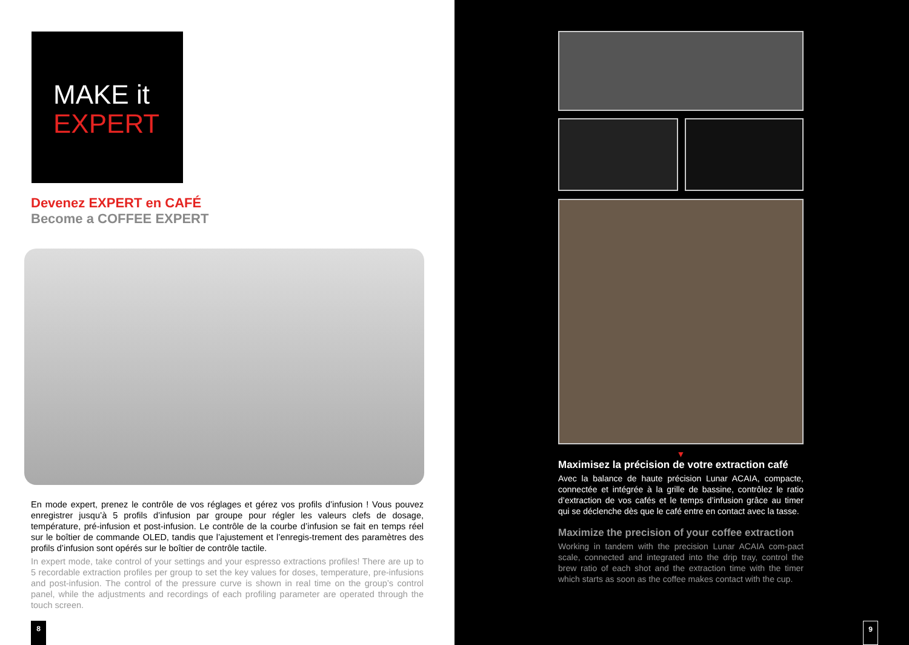MAKE it
EXPERT
Devenez EXPERT en CAFÉ
Become a COFFEE EXPERT
En mode expert, prenez le contrôle de vos réglages et gérez vos profils d’infusion ! Vous pouvez enregistrer jusqu’à 5 profils d’infusion par groupe pour régler les valeurs clefs de dosage, température, pré-infusion et post-infusion. Le contrôle de la courbe d’infusion se fait en temps réel sur le boîtier de commande OLED, tandis que l’ajustement et l’enregis-trement des paramètres des profils d’infusion sont opérés sur le boîtier de contrôle tactile.
In expert mode, take control of your settings and your espresso extractions profiles! There are up to 5 recordable extraction profiles per group to set the key values for doses, temperature, pre-infusions and post-infusion. The control of the pressure curve is shown in real time on the group’s control panel, while the adjustments and recordings of each profiling parameter are operated through the touch screen.
8
▼
Maximisez la précision de votre extraction café
Avec la balance de haute précision Lunar ACAIA, compacte, connectée et intégrée à la grille de bassine, contrôlez le ratio d’extraction de vos cafés et le temps d’infusion grâce au timer qui se déclenche dès que le café entre en contact avec la tasse.
Maximize the precision of your coffee extraction
Working in tandem with the precision Lunar ACAIA com-pact scale, connected and integrated into the drip tray, control the brew ratio of each shot and the extraction time with the timer which starts as soon as the coffee makes contact with the cup.
9